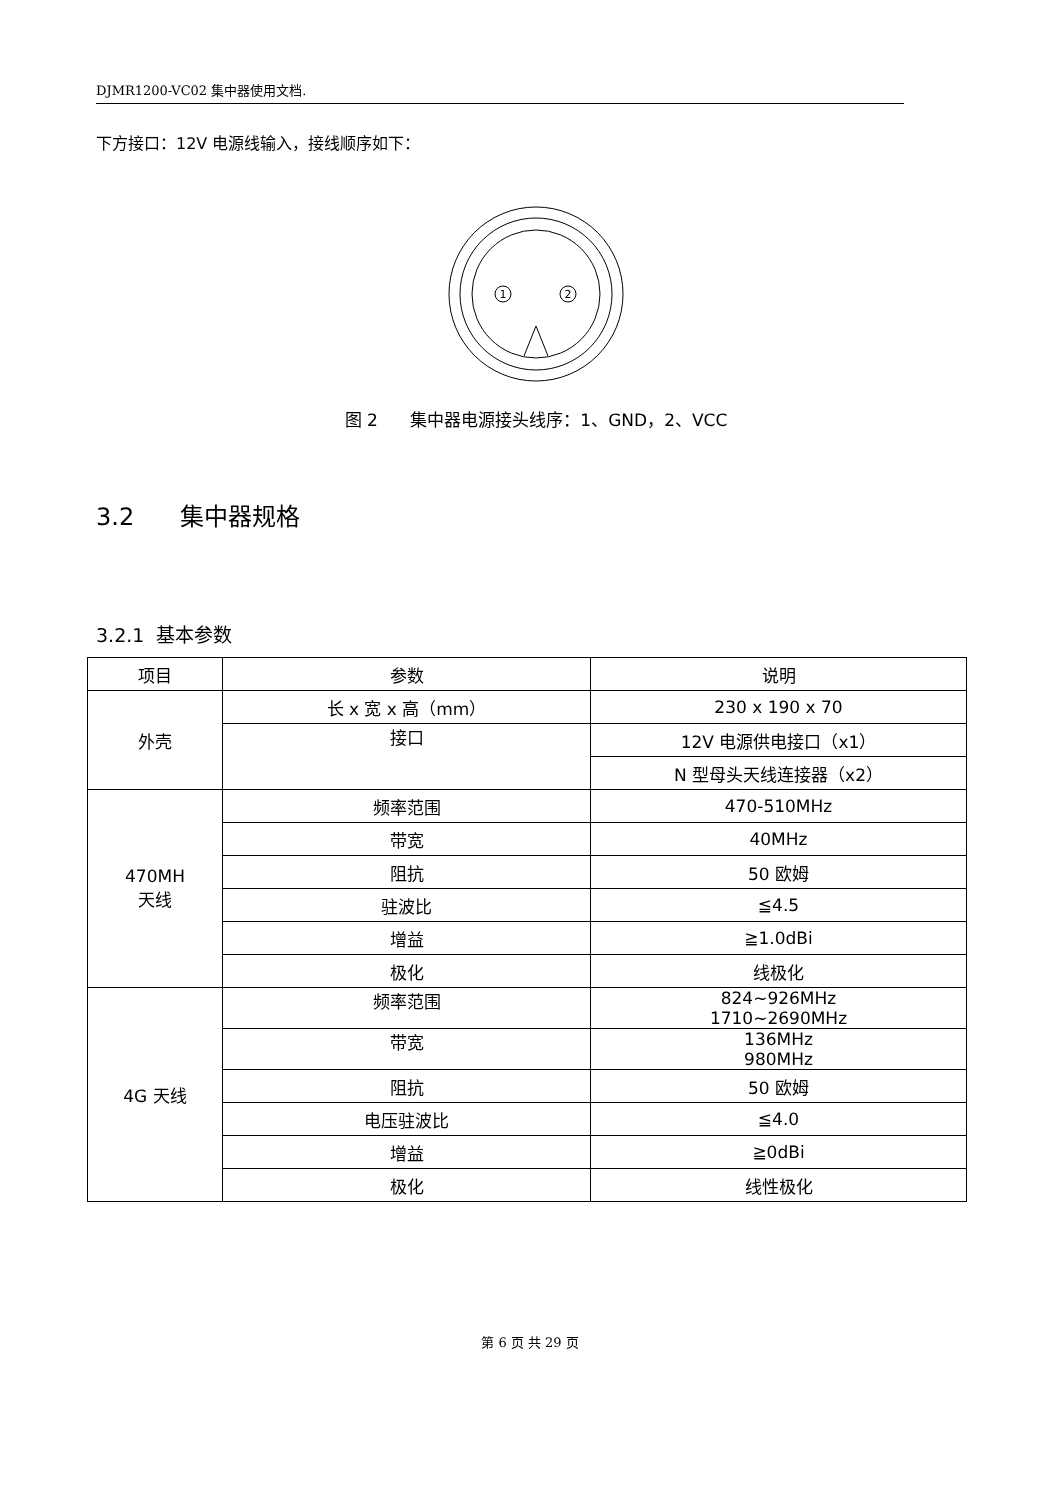DJMR1200-VC02 集中器使用文档.
下方接口：12V 电源线输入，接线顺序如下：
1
2
图 2 集中器电源接头线序：1、GND，2、VCC
3.2 集中器规格
3.2.1 基本参数
| 项目 | 参数 | 说明 |
| 外壳 | 长 x 宽 x 高（mm） | 230 x 190 x 70 |
| | 接口 | 12V 电源供电接口（x1） |
| | | N 型母头天线连接器（x2） |
| 470MH 天线 | 频率范围 | 470-510MHz |
| | 带宽 | 40MHz |
| | 阻抗 | 50 欧姆 |
| | 驻波比 | ≦4.5 |
| | 增益 | ≧1.0dBi |
| | 极化 | 线极化 |
| 4G 天线 | 频率范围 | 824~926MHz 1710~2690MHz |
| | 带宽 | 136MHz 980MHz |
| | 阻抗 | 50 欧姆 |
| | 电压驻波比 | ≦4.0 |
| | 增益 | ≧0dBi |
| | 极化 | 线性极化 |
第 6 页 共 29 页